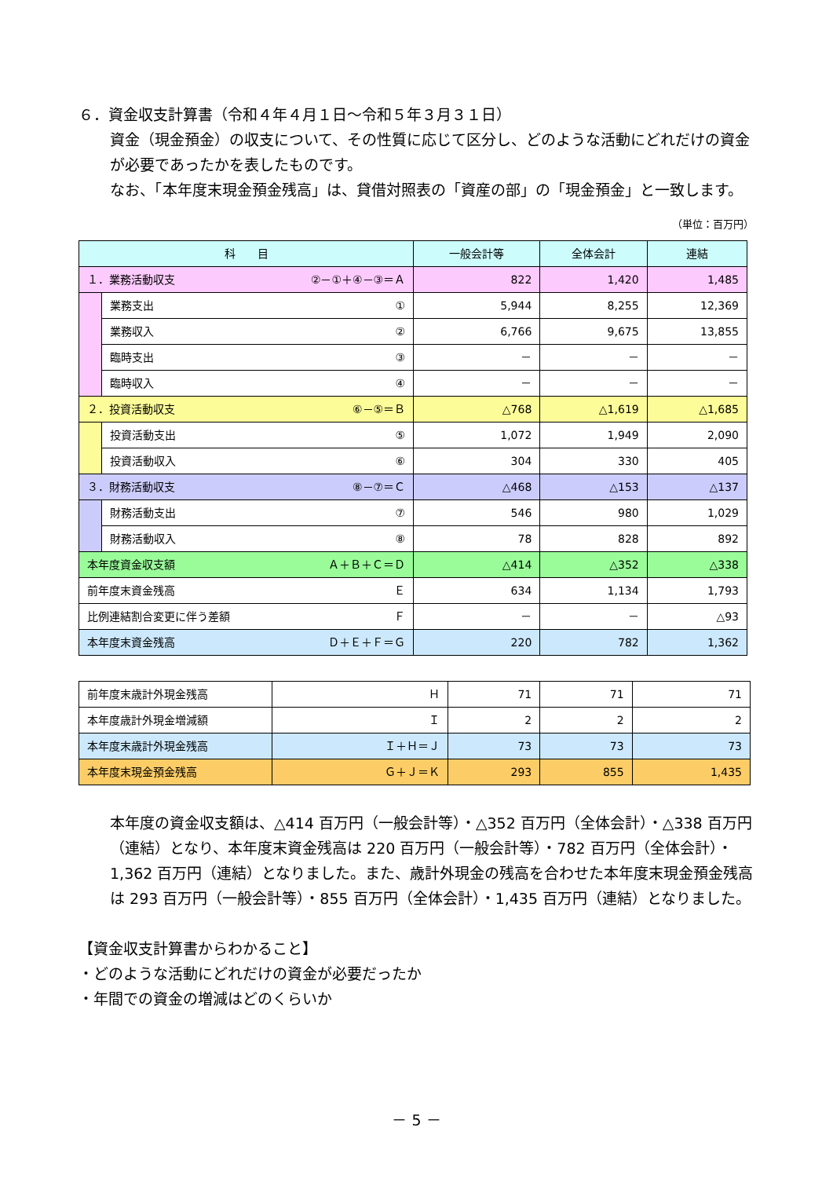６．資金収支計算書（令和４年４月１日～令和５年３月３１日）
資金（現金預金）の収支について、その性質に応じて区分し、どのような活動にどれだけの資金が必要であったかを表したものです。
なお、「本年度末現金預金残高」は、貸借対照表の「資産の部」の「現金預金」と一致します。
（単位：百万円）
| 科 目 | | 一般会計等 | 全体会計 | 連結 |
| --- | --- | --- | --- | --- |
| １．業務活動収支 ②－①＋④－③＝Ａ | | 822 | 1,420 | 1,485 |
| | 業務支出 ① | 5,944 | 8,255 | 12,369 |
| | 業務収入 ② | 6,766 | 9,675 | 13,855 |
| | 臨時支出 ③ | － | － | － |
| | 臨時収入 ④ | － | － | － |
| ２．投資活動収支 ⑥－⑤＝Ｂ | | △768 | △1,619 | △1,685 |
| | 投資活動支出 ⑤ | 1,072 | 1,949 | 2,090 |
| | 投資活動収入 ⑥ | 304 | 330 | 405 |
| ３．財務活動収支 ⑧－⑦＝Ｃ | | △468 | △153 | △137 |
| | 財務活動支出 ⑦ | 546 | 980 | 1,029 |
| | 財務活動収入 ⑧ | 78 | 828 | 892 |
| 本年度資金収支額 Ａ＋Ｂ＋Ｃ＝Ｄ | | △414 | △352 | △338 |
| 前年度末資金残高 Ｅ | | 634 | 1,134 | 1,793 |
| 比例連結割合変更に伴う差額 Ｆ | | － | － | △93 |
| 本年度末資金残高 Ｄ＋Ｅ＋Ｆ＝Ｇ | | 220 | 782 | 1,362 |
| 前年度末歳計外現金残高 | Ｈ | 71 | 71 | 71 |
| 本年度歳計外現金増減額 | Ｉ | 2 | 2 | 2 |
| 本年度末歳計外現金残高 | Ｉ＋Ｈ＝Ｊ | 73 | 73 | 73 |
| 本年度末現金預金残高 | Ｇ＋Ｊ＝Ｋ | 293 | 855 | 1,435 |
本年度の資金収支額は、△414 百万円（一般会計等）・△352 百万円（全体会計）・△338 百万円（連結）となり、本年度末資金残高は 220 百万円（一般会計等）・782 百万円（全体会計）・1,362 百万円（連結）となりました。また、歳計外現金の残高を合わせた本年度末現金預金残高は 293 百万円（一般会計等）・855 百万円（全体会計）・1,435 百万円（連結）となりました。
【資金収支計算書からわかること】
・どのような活動にどれだけの資金が必要だったか
・年間での資金の増減はどのくらいか
－ 5 －